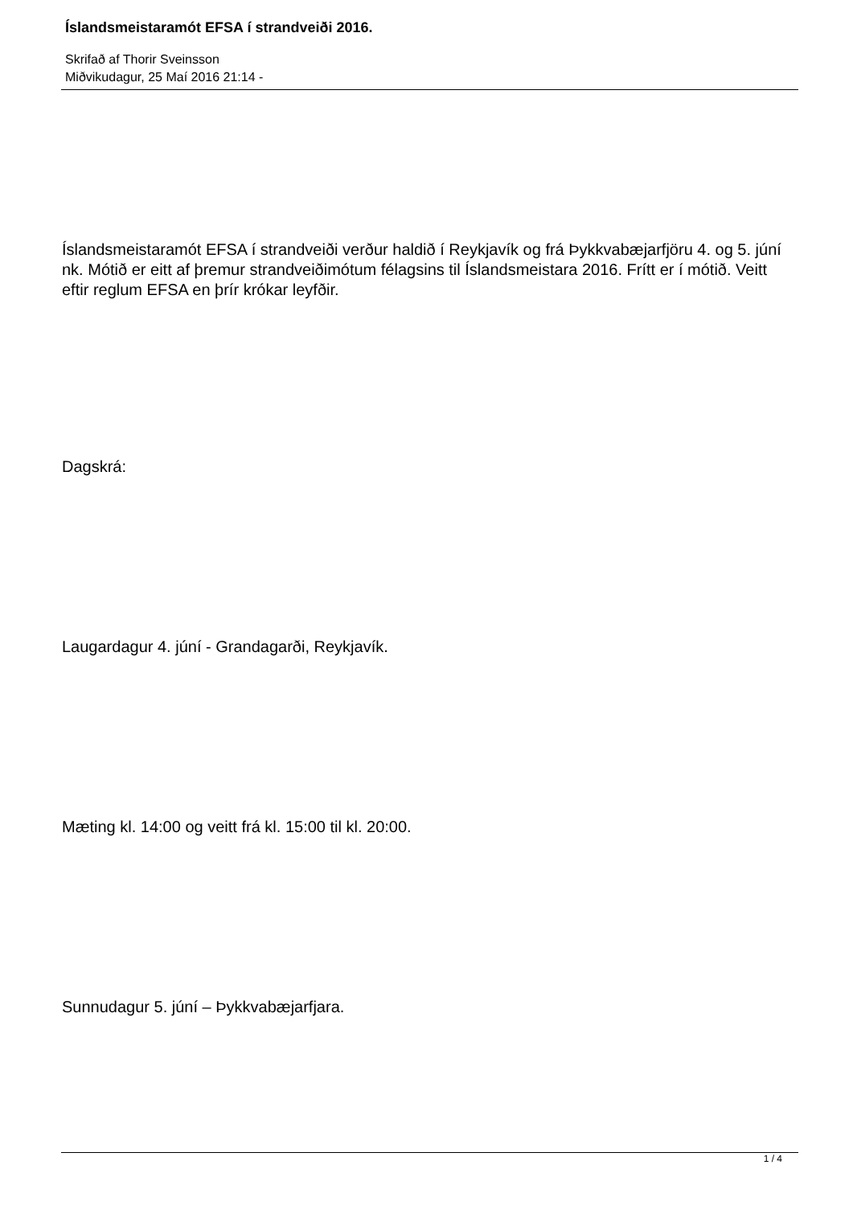Íslandsmeistaramót EFSA í strandveiði 2016.
Skrifað af Thorir Sveinsson
Miðvikudagur, 25 Maí 2016 21:14 -
Íslandsmeistaramót EFSA í strandveiði verður haldið í Reykjavík og frá Þykkvabæjarfjöru 4. og 5. júní nk. Mótið er eitt af þremur strandveiðimótum félagsins til Íslandsmeistara 2016. Frítt er í mótið. Veitt eftir reglum EFSA en þrír krókar leyfðir.
Dagskrá:
Laugardagur 4. júní - Grandagarði, Reykjavík.
Mæting kl. 14:00 og veitt frá kl. 15:00 til kl. 20:00.
Sunnudagur 5. júní – Þykkvabæjarfjara.
1 / 4